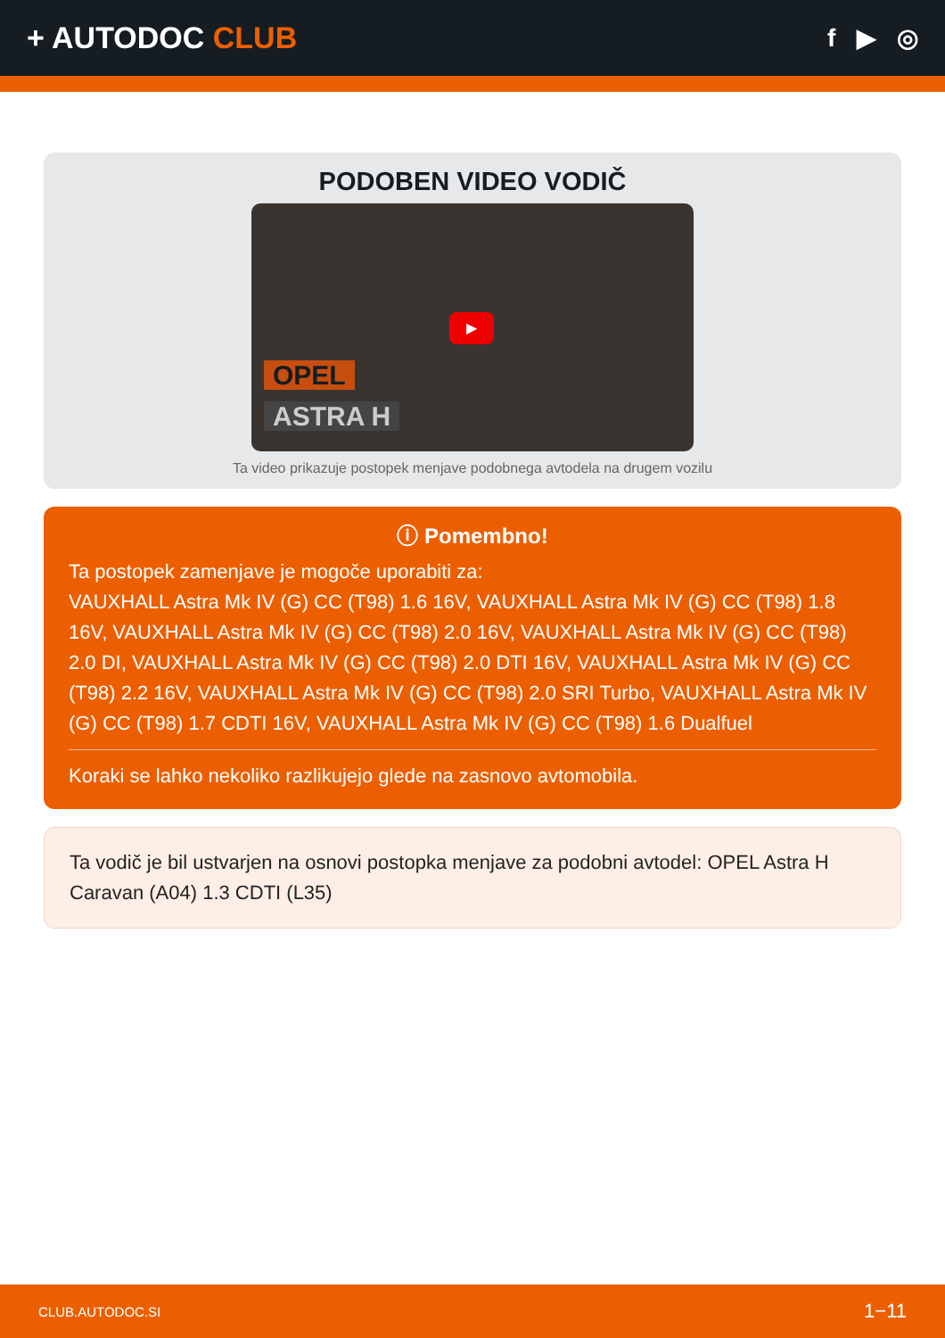+ AUTODOC CLUB
f ▶ ◎
PODOBEN VIDEO VODIČ
▶
OPEL
ASTRA H
Ta video prikazuje postopek menjave podobnega avtodela na drugem vozilu
ⓘ Pomembno!
Ta postopek zamenjave je mogoče uporabiti za:
VAUXHALL Astra Mk IV (G) CC (T98) 1.6 16V, VAUXHALL Astra Mk IV (G) CC (T98) 1.8 16V, VAUXHALL Astra Mk IV (G) CC (T98) 2.0 16V, VAUXHALL Astra Mk IV (G) CC (T98) 2.0 DI, VAUXHALL Astra Mk IV (G) CC (T98) 2.0 DTI 16V, VAUXHALL Astra Mk IV (G) CC (T98) 2.2 16V, VAUXHALL Astra Mk IV (G) CC (T98) 2.0 SRI Turbo, VAUXHALL Astra Mk IV (G) CC (T98) 1.7 CDTI 16V, VAUXHALL Astra Mk IV (G) CC (T98) 1.6 Dualfuel
Koraki se lahko nekoliko razlikujejo glede na zasnovo avtomobila.
Ta vodič je bil ustvarjen na osnovi postopka menjave za podobni avtodel: OPEL Astra H Caravan (A04) 1.3 CDTI (L35)
CLUB.AUTODOC.SI 1−11